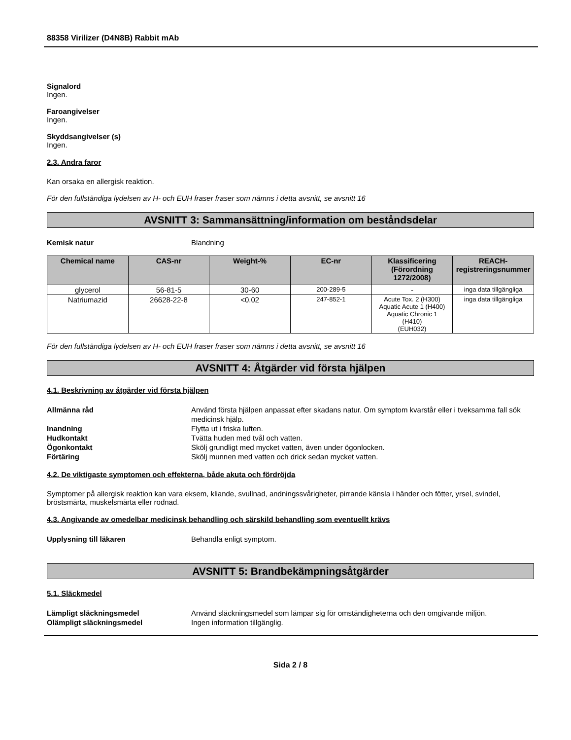88358 Virilizer (D4N8B) Rabbit mAb
Signalord
Ingen.
Faroangivelser
Ingen.
Skyddsangivelser (s)
Ingen.
2.3. Andra faror
Kan orsaka en allergisk reaktion.
För den fullständiga lydelsen av H- och EUH fraser fraser som nämns i detta avsnitt, se avsnitt 16
AVSNITT 3: Sammansättning/information om beståndsdelar
Kemisk natur Blandning
| Chemical name | CAS-nr | Weight-% | EC-nr | Klassificering (Förordning 1272/2008) | REACH-registreringsnummer |
| --- | --- | --- | --- | --- | --- |
| glycerol | 56-81-5 | 30-60 | 200-289-5 | - | inga data tillgängliga |
| Natriumazid | 26628-22-8 | <0.02 | 247-852-1 | Acute Tox. 2 (H300) Aquatic Acute 1 (H400) Aquatic Chronic 1 (H410) (EUH032) | inga data tillgängliga |
För den fullständiga lydelsen av H- och EUH fraser fraser som nämns i detta avsnitt, se avsnitt 16
AVSNITT 4: Åtgärder vid första hjälpen
4.1. Beskrivning av åtgärder vid första hjälpen
Allmänna råd Använd första hjälpen anpassat efter skadans natur. Om symptom kvarstår eller i tveksamma fall sök medicinsk hjälp.
Inandning Flytta ut i friska luften.
Hudkontakt Tvätta huden med tvål och vatten.
Ögonkontakt Skölj grundligt med mycket vatten, även under ögonlocken.
Förtäring Skölj munnen med vatten och drick sedan mycket vatten.
4.2. De viktigaste symptomen och effekterna, både akuta och fördröjda
Symptomer på allergisk reaktion kan vara eksem, kliande, svullnad, andningssvårigheter, pirrande känsla i händer och fötter, yrsel, svindel, bröstsmärta, muskelsmärta eller rodnad.
4.3. Angivande av omedelbar medicinsk behandling och särskild behandling som eventuellt krävs
Upplysning till läkaren Behandla enligt symptom.
AVSNITT 5: Brandbekämpningsåtgärder
5.1. Släckmedel
Lämpligt släckningsmedel Använd släckningsmedel som lämpar sig för omständigheterna och den omgivande miljön.
Olämpligt släckningsmedel Ingen information tillgänglig.
Sida 2 / 8